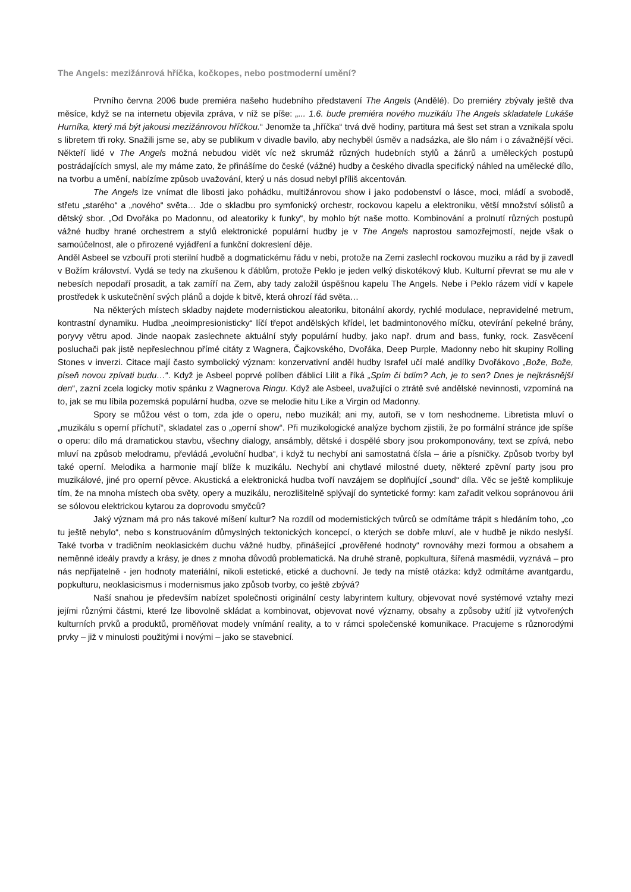The Angels: mezižánrová hříčka, kočkopes, nebo postmoderní umění?
Prvního června 2006 bude premiéra našeho hudebního představení The Angels (Andělé). Do premiéry zbývaly ještě dva měsíce, když se na internetu objevila zpráva, v níž se píše: „... 1.6. bude premiéra nového muzikálu The Angels skladatele Lukáše Hurníka, který má být jakousi mezižánrovou hříčkou.“ Jenomže ta „hříčka“ trvá dvě hodiny, partitura má šest set stran a vznikala spolu s libretem tři roky. Snažili jsme se, aby se publikum v divadle bavilo, aby nechyběl úsměv a nadsázka, ale šlo nám i o závažnější věci. Někteří lidé v The Angels možná nebudou vidět víc než skrumáž různých hudebních stylů a žánrů a uměleckých postupů postrádajících smysl, ale my máme zato, že přinášíme do české (vážné) hudby a českého divadla specifický náhled na umělecké dílo, na tvorbu a umění, nabízíme způsob uvažování, který u nás dosud nebyl příliš akcentován.
The Angels lze vnímat dle libosti jako pohádku, multižánrovou show i jako podobenství o lásce, moci, mládí a svobodě, střetu „starého“ a „nového“ světa… Jde o skladbu pro symfonický orchestr, rockovou kapelu a elektroniku, větší množství sólistů a dětský sbor. „Od Dvořáka po Madonnu, od aleatoriky k funky“, by mohlo být naše motto. Kombinování a prolnutí různých postupů vážné hudby hrané orchestrem a stylů elektronické populární hudby je v The Angels naprostou samozřejmostí, nejde však o samoúčelnost, ale o přirozené vyjádření a funkční dokreslení děje.
Anděl Asbeel se vzbouří proti sterilní hudbě a dogmatickému řádu v nebi, protože na Zemi zaslechl rockovou muziku a rád by ji zavedl v Božím království. Vydá se tedy na zkušenou k ďáblům, protože Peklo je jeden velký diskotékový klub. Kulturní převrat se mu ale v nebesích nepodaří prosadit, a tak zamíří na Zem, aby tady založil úspěšnou kapelu The Angels. Nebe i Peklo rázem vidí v kapele prostředek k uskutečnění svých plánů a dojde k bitvě, která ohrozí řád světa…
Na některých místech skladby najdete modernistickou aleatoriku, bitonální akordy, rychlé modulace, nepravidelné metrum, kontrastní dynamiku. Hudba „neoimpresionisticky“ líčí třepot andělských křídel, let badmintonového míčku, otevírání pekelné brány, poryvy větru apod. Jinde naopak zaslechnete aktuální styly populární hudby, jako např. drum and bass, funky, rock. Zasvěcení posluchači pak jistě nepřeslechnou přímé citáty z Wagnera, Čajkovského, Dvořáka, Deep Purple, Madonny nebo hit skupiny Rolling Stones v inverzi. Citace mají často symbolický význam: konzervativní anděl hudby Israfel učí malé andílky Dvořákovo „Bože, Bože, píseň novou zpívati budu…“. Když je Asbeel poprvé políben ďáblicí Lilit a říká „Spím či bdím? Ach, je to sen? Dnes je nejkrásnější den“, zazní zcela logicky motiv spánku z Wagnerova Ringu. Když ale Asbeel, uvažující o ztrátě své andělské nevinnosti, vzpomíná na to, jak se mu líbila pozemská populární hudba, ozve se melodie hitu Like a Virgin od Madonny.
Spory se můžou vést o tom, zda jde o operu, nebo muzikál; ani my, autoři, se v tom neshodneme. Libretista mluví o „muzikálu s operní příchutí“, skladatel zas o „operní show“. Při muzikologické analýze bychom zjistili, že po formální stránce jde spíše o operu: dílo má dramatickou stavbu, všechny dialogy, ansámbly, dětské i dospělé sbory jsou prokomponovány, text se zpívá, nebo mluví na způsob melodramu, převládá „evoluční hudba“, i když tu nechybí ani samostatná čísla – árie a písničky. Způsob tvorby byl také operní. Melodika a harmonie mají blíže k muzikálu. Nechybí ani chytlavé milostné duety, některé zpěvní party jsou pro muzikálové, jiné pro operní pěvce. Akustická a elektronická hudba tvoří navzájem se doplňující „sound“ díla. Věc se ještě komplikuje tím, že na mnoha místech oba světy, opery a muzikálu, nerozlišitelně splývají do syntetické formy: kam zařadit velkou sopránovou árii se sólovou elektrickou kytarou za doprovodu smyčců?
Jaký význam má pro nás takové míšení kultur? Na rozdíl od modernistických tvůrců se odmítáme trápit s hledáním toho, „co tu ještě nebylo“, nebo s konstruováním důmyslných tektonických koncepcí, o kterých se dobře mluví, ale v hudbě je nikdo neslyší. Také tvorba v tradičním neoklasickém duchu vážné hudby, přinášející „prověřené hodnoty“ rovnováhy mezi formou a obsahem a neměnné ideály pravdy a krásy, je dnes z mnoha důvodů problematická. Na druhé straně, popkultura, šířená masmédii, vyznává – pro nás nepřijatelně - jen hodnoty materiální, nikoli estetické, etické a duchovní. Je tedy na místě otázka: když odmítáme avantgardu, popkulturu, neoklasicismus i modernismus jako způsob tvorby, co ještě zbývá?
Naší snahou je především nabízet společnosti originální cesty labyrintem kultury, objevovat nové systémové vztahy mezi jejími různými částmi, které lze libovolně skládat a kombinovat, objevovat nové významy, obsahy a způsoby užití již vytvořených kulturních prvků a produktů, proměňovat modely vnímání reality, a to v rámci společenské komunikace. Pracujeme s různorodými prvky – již v minulosti použitými i novými – jako se stavebnicí.